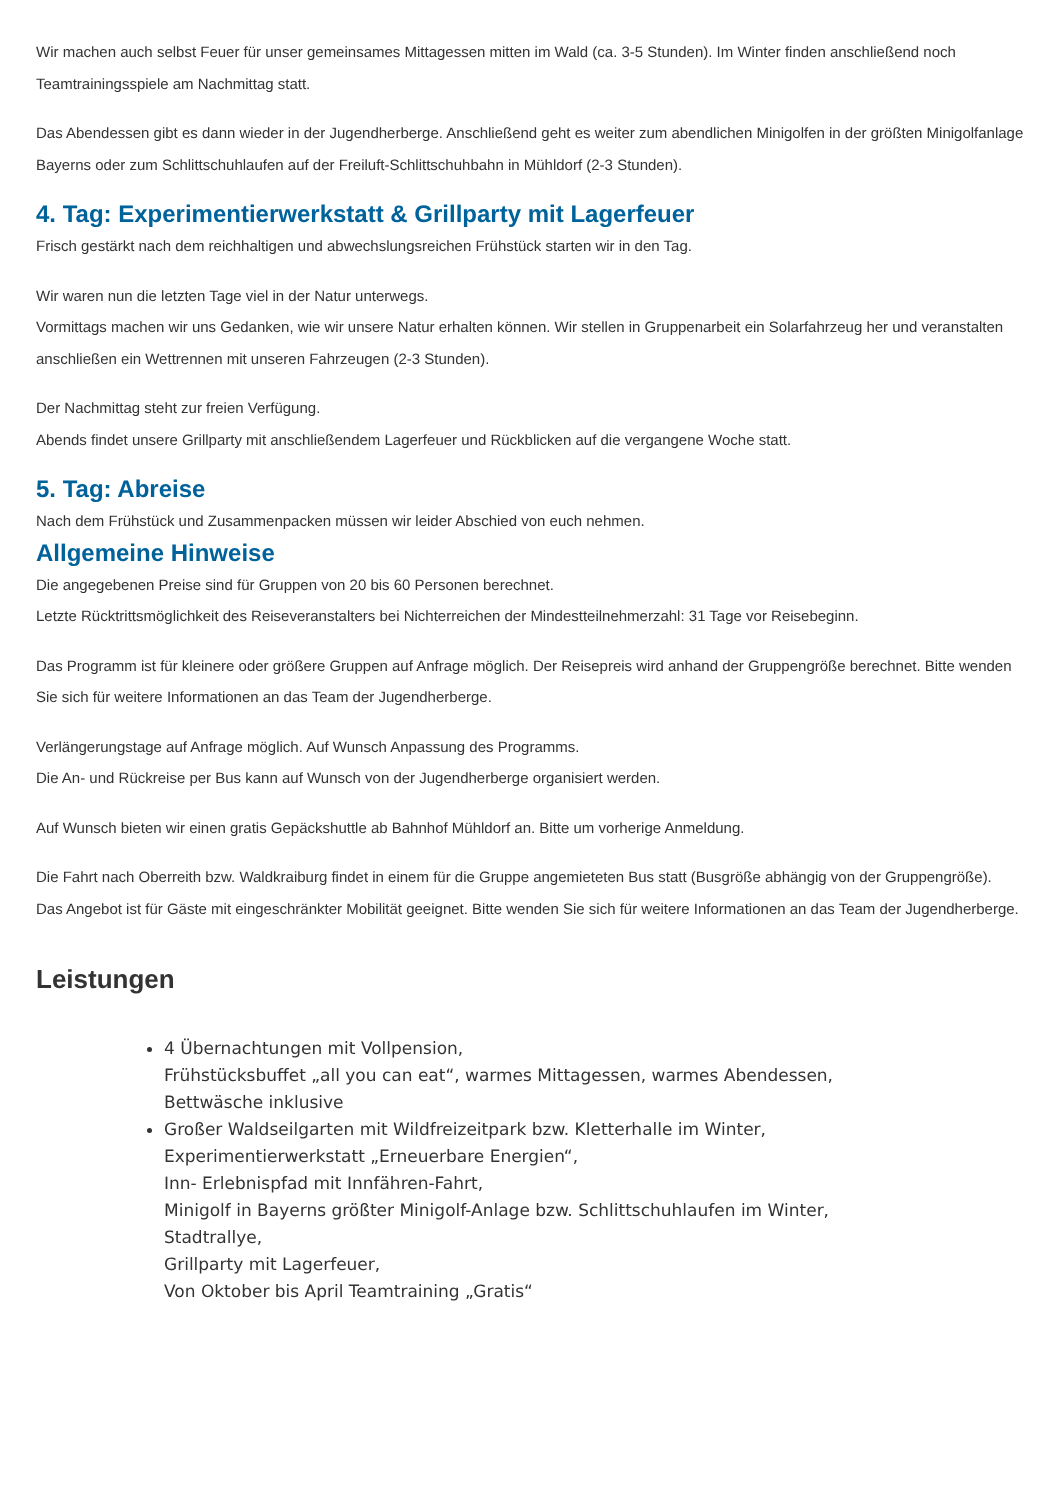Wir machen auch selbst Feuer für unser gemeinsames Mittagessen mitten im Wald (ca. 3-5 Stunden). Im Winter finden anschließend noch Teamtrainingsspiele am Nachmittag statt.
Das Abendessen gibt es dann wieder in der Jugendherberge. Anschließend geht es weiter zum abendlichen Minigolfen in der größten Minigolfanlage Bayerns oder zum Schlittschuhlaufen auf der Freiluft-Schlittschuhbahn in Mühldorf (2-3 Stunden).
4. Tag: Experimentierwerkstatt & Grillparty mit Lagerfeuer
Frisch gestärkt nach dem reichhaltigen und abwechslungsreichen Frühstück starten wir in den Tag.
Wir waren nun die letzten Tage viel in der Natur unterwegs.
Vormittags machen wir uns Gedanken, wie wir unsere Natur erhalten können. Wir stellen in Gruppenarbeit ein Solarfahrzeug her und veranstalten anschließen ein Wettrennen mit unseren Fahrzeugen (2-3 Stunden).
Der Nachmittag steht zur freien Verfügung.
Abends findet unsere Grillparty mit anschließendem Lagerfeuer und Rückblicken auf die vergangene Woche statt.
5. Tag: Abreise
Nach dem Frühstück und Zusammenpacken müssen wir leider Abschied von euch nehmen.
Allgemeine Hinweise
Die angegebenen Preise sind für Gruppen von 20 bis 60 Personen berechnet.
Letzte Rücktrittsmöglichkeit des Reiseveranstalters bei Nichterreichen der Mindestteilnehmerzahl: 31 Tage vor Reisebeginn.
Das Programm ist für kleinere oder größere Gruppen auf Anfrage möglich. Der Reisepreis wird anhand der Gruppengröße berechnet. Bitte wenden Sie sich für weitere Informationen an das Team der Jugendherberge.
Verlängerungstage auf Anfrage möglich. Auf Wunsch Anpassung des Programms.
Die An- und Rückreise per Bus kann auf Wunsch von der Jugendherberge organisiert werden.
Auf Wunsch bieten wir einen gratis Gepäckshuttle ab Bahnhof Mühldorf an. Bitte um vorherige Anmeldung.
Die Fahrt nach Oberreith bzw. Waldkraiburg findet in einem für die Gruppe angemieteten Bus statt (Busgröße abhängig von der Gruppengröße).
Das Angebot ist für Gäste mit eingeschränkter Mobilität geeignet. Bitte wenden Sie sich für weitere Informationen an das Team der Jugendherberge.
Leistungen
4 Übernachtungen mit Vollpension,
Frühstücksbuffet „all you can eat“, warmes Mittagessen, warmes Abendessen,
Bettwäsche inklusive
Großer Waldseilgarten mit Wildfreizeitpark bzw. Kletterhalle im Winter,
Experimentierwerkstatt „Erneuerbare Energien“,
Inn- Erlebnispfad mit Innfähren-Fahrt,
Minigolf in Bayerns größter Minigolf-Anlage bzw. Schlittschuhlaufen im Winter,
Stadtrallye,
Grillparty mit Lagerfeuer,
Von Oktober bis April Teamtraining „Gratis“